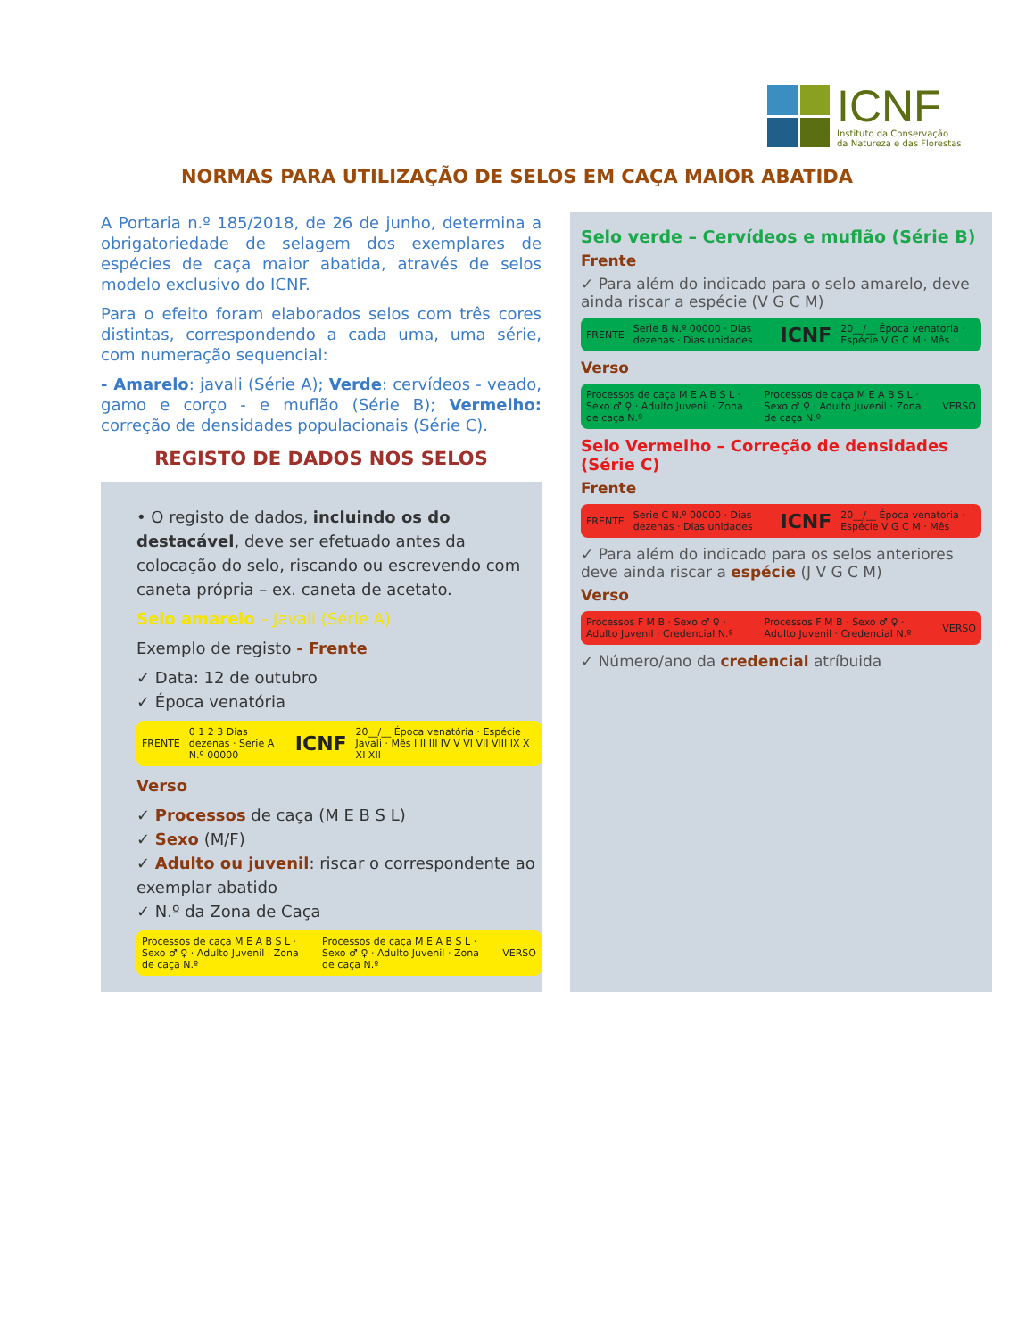ICNF
Instituto da Conservação
da Natureza e das Florestas
NORMAS PARA UTILIZAÇÃO DE SELOS EM CAÇA MAIOR ABATIDA
A Portaria n.º 185/2018, de 26 de junho, determina a obrigatoriedade de selagem dos exemplares de espécies de caça maior abatida, através de selos modelo exclusivo do ICNF.
Para o efeito foram elaborados selos com três cores distintas, correspondendo a cada uma, uma série, com numeração sequencial:
- Amarelo: javali (Série A); Verde: cervídeos - veado, gamo e corço - e muflão (Série B); Vermelho: correção de densidades populacionais (Série C).
REGISTO DE DADOS NOS SELOS
• O registo de dados, incluindo os do destacável, deve ser efetuado antes da colocação do selo, riscando ou escrevendo com caneta própria – ex. caneta de acetato.
Selo amarelo – Javali (Série A)
Exemplo de registo - Frente
✓ Data: 12 de outubro
✓ Época venatória
FRENTE 0 1 2 3 Dias dezenas · Serie A N.º 00000 ICNF 20__/__ Época venatória · Espécie Javali · Mês I II III IV V VI VII VIII IX X XI XII
Verso
✓ Processos de caça (M E B S L)
✓ Sexo (M/F)
✓ Adulto ou juvenil: riscar o correspondente ao exemplar abatido
✓ N.º da Zona de Caça
Processos de caça M E A B S L · Sexo ♂ ♀ · Adulto Juvenil · Zona de caça N.º Processos de caça M E A B S L · Sexo ♂ ♀ · Adulto Juvenil · Zona de caça N.º VERSO
Selo verde – Cervídeos e muflão (Série B)
Frente
✓ Para além do indicado para o selo amarelo, deve ainda riscar a espécie (V G C M)
FRENTE Serie B N.º 00000 · Dias dezenas · Dias unidades ICNF 20__/__ Época venatoria · Espécie V G C M · Mês
Verso
Processos de caça M E A B S L · Sexo ♂ ♀ · Adulto Juvenil · Zona de caça N.º Processos de caça M E A B S L · Sexo ♂ ♀ · Adulto Juvenil · Zona de caça N.º VERSO
Selo Vermelho – Correção de densidades (Série C)
Frente
FRENTE Serie C N.º 00000 · Dias dezenas · Dias unidades ICNF 20__/__ Época venatoria · Espécie V G C M · Mês
✓ Para além do indicado para os selos anteriores deve ainda riscar a espécie (J V G C M)
Verso
Processos F M B · Sexo ♂ ♀ · Adulto Juvenil · Credencial N.º Processos F M B · Sexo ♂ ♀ · Adulto Juvenil · Credencial N.º VERSO
✓ Número/ano da credencial atríbuida